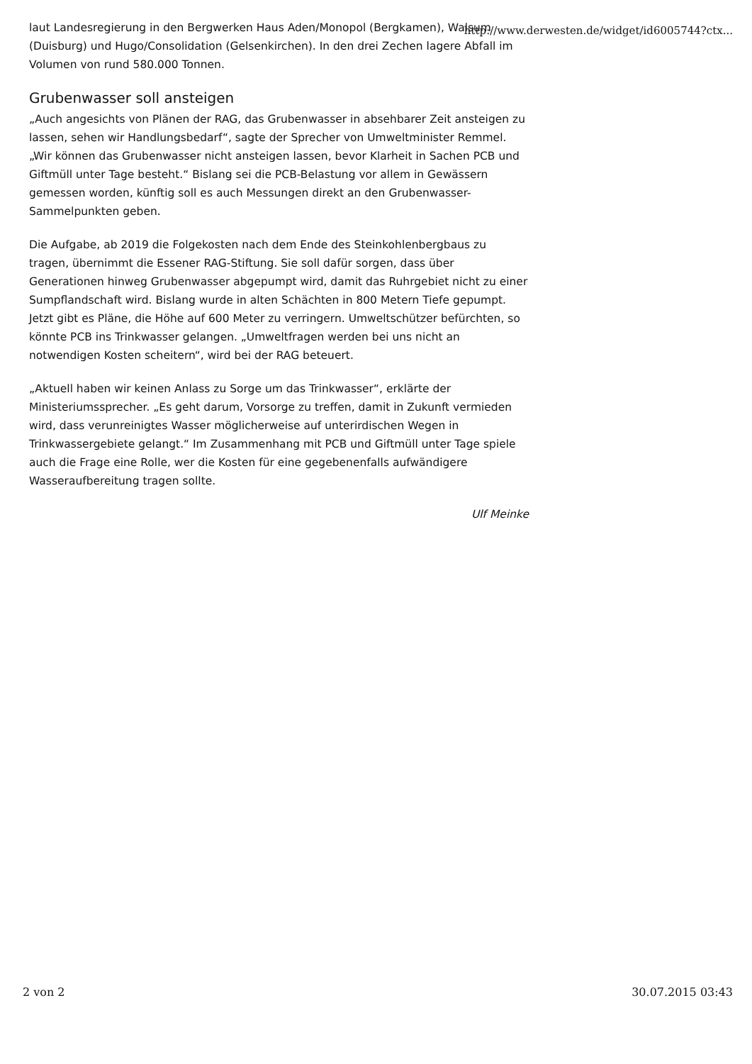laut Landesregierung in den Bergwerken Haus Aden/Monopol (Bergkamen), Walsum (Duisburg) und Hugo/Consolidation (Gelsenkirchen). In den drei Zechen lagere Abfall im Volumen von rund 580.000 Tonnen.
Grubenwasser soll ansteigen
„Auch angesichts von Plänen der RAG, das Grubenwasser in absehbarer Zeit ansteigen zu lassen, sehen wir Handlungsbedarf“, sagte der Sprecher von Umweltminister Remmel. „Wir können das Grubenwasser nicht ansteigen lassen, bevor Klarheit in Sachen PCB und Giftmüll unter Tage besteht.“ Bislang sei die PCB-Belastung vor allem in Gewässern gemessen worden, künftig soll es auch Messungen direkt an den Grubenwasser-Sammelpunkten geben.
Die Aufgabe, ab 2019 die Folgekosten nach dem Ende des Steinkohlenbergbaus zu tragen, übernimmt die Essener RAG-Stiftung. Sie soll dafür sorgen, dass über Generationen hinweg Grubenwasser abgepumpt wird, damit das Ruhrgebiet nicht zu einer Sumpflandschaft wird. Bislang wurde in alten Schächten in 800 Metern Tiefe gepumpt. Jetzt gibt es Pläne, die Höhe auf 600 Meter zu verringern. Umweltschützer befürchten, so könnte PCB ins Trinkwasser gelangen. „Umweltfragen werden bei uns nicht an notwendigen Kosten scheitern“, wird bei der RAG beteuert.
„Aktuell haben wir keinen Anlass zu Sorge um das Trinkwasser“, erklärte der Ministeriumssprecher. „Es geht darum, Vorsorge zu treffen, damit in Zukunft vermieden wird, dass verunreinigtes Wasser möglicherweise auf unterirdischen Wegen in Trinkwassergebiete gelangt.“ Im Zusammenhang mit PCB und Giftmüll unter Tage spiele auch die Frage eine Rolle, wer die Kosten für eine gegebenenfalls aufwändigere Wasseraufbereitung tragen sollte.
Ulf Meinke
http://www.derwesten.de/widget/id6005744?ctx...
2 von 2 30.07.2015 03:43